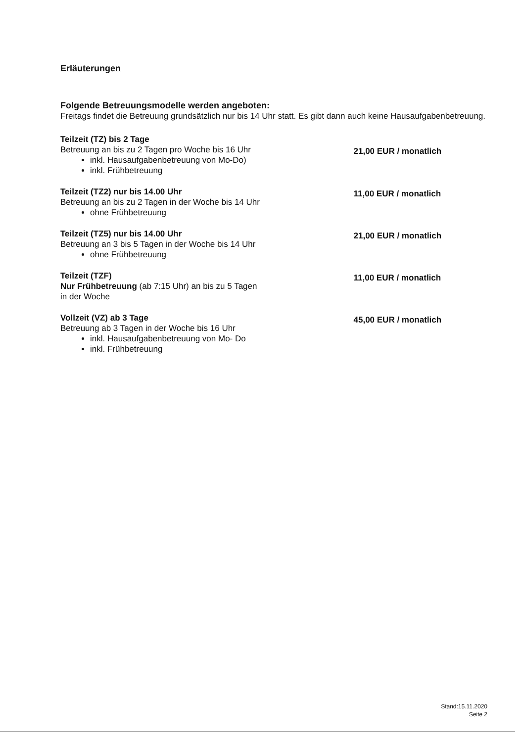Erläuterungen
Folgende Betreuungsmodelle werden angeboten:
Freitags findet die Betreuung grundsätzlich nur bis 14 Uhr statt. Es gibt dann auch keine Hausaufgabenbetreuung.
Teilzeit (TZ) bis 2 Tage
Betreuung an bis zu 2 Tagen pro Woche bis 16 Uhr
inkl. Hausaufgabenbetreuung von Mo-Do)
inkl. Frühbetreuung
21,00 EUR / monatlich
Teilzeit (TZ2) nur bis 14.00 Uhr
Betreuung an bis zu 2 Tagen in der Woche bis 14 Uhr
ohne Frühbetreuung
11,00 EUR / monatlich
Teilzeit (TZ5) nur bis 14.00 Uhr
Betreuung an 3 bis 5 Tagen in der Woche bis 14 Uhr
ohne Frühbetreuung
21,00 EUR / monatlich
Teilzeit (TZF)
Nur Frühbetreuung (ab 7:15 Uhr) an bis zu 5 Tagen
in der Woche
11,00 EUR / monatlich
Vollzeit (VZ) ab 3 Tage
Betreuung ab 3 Tagen in der Woche bis 16 Uhr
inkl. Hausaufgabenbetreuung von Mo- Do
inkl. Frühbetreuung
45,00 EUR / monatlich
Stand:15.11.2020
Seite 2